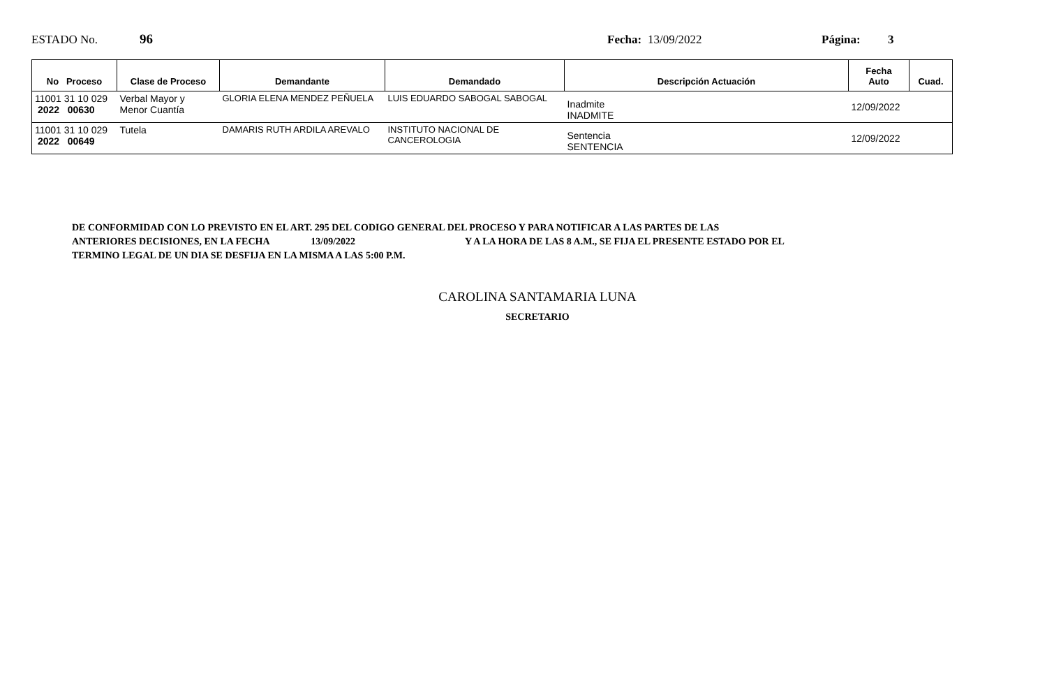ESTADO No. 96 Fecha:
13/09/2022 Página: 3
| No Proceso | Clase de Proceso | Demandante | Demandado | Descripción Actuación | Fecha Auto | Cuad. |
| --- | --- | --- | --- | --- | --- | --- |
| 11001 31 10 029 2022 00630 | Verbal Mayor y Menor Cuantía | GLORIA ELENA MENDEZ PEÑUELA | LUIS EDUARDO SABOGAL SABOGAL | Inadmite INADMITE | 12/09/2022 | |
| 11001 31 10 029 2022 00649 | Tutela | DAMARIS RUTH ARDILA AREVALO | INSTITUTO NACIONAL DE CANCEROLOGIA | Sentencia SENTENCIA | 12/09/2022 | |
DE CONFORMIDAD CON LO PREVISTO EN EL ART. 295 DEL CODIGO GENERAL DEL PROCESO Y PARA NOTIFICAR A LAS PARTES DE LAS
ANTERIORES DECISIONES, EN LA FECHA 13/09/2022 Y A LA HORA DE LAS 8 A.M., SE FIJA EL PRESENTE ESTADO POR EL
TERMINO LEGAL DE UN DIA SE DESFIJA EN LA MISMA A LAS 5:00 P.M.
CAROLINA SANTAMARIA LUNA
SECRETARIO